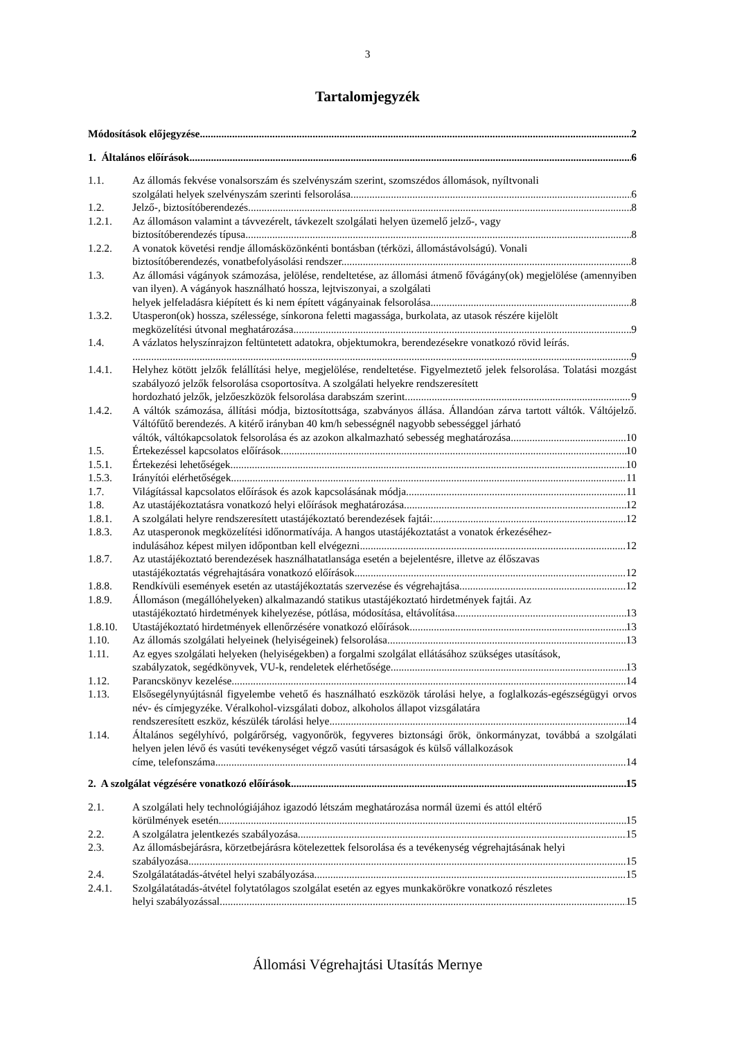3
Tartalomjegyzék
Módosítások előjegyzése 2
1. Általános előírások 6
1.1. Az állomás fekvése vonalsorszám és szelvényszám szerint, szomszédos állomások, nyíltvonali
szolgálati helyek szelvényszám szerinti felsorolása. 6
1.2. Jelző-, biztosítóberendezés. 8
1.2.1. Az állomáson valamint a távvezérelt, távkezelt szolgálati helyen üzemelő jelző-, vagy
biztosítóberendezés típusa. 8
1.2.2. A vonatok követési rendje állomásközönkénti bontásban (térközi, állomástávolságú). Vonali
biztosítóberendezés, vonatbefolyásolási rendszer. 8
1.3. Az állomási vágányok számozása, jelölése, rendeltetése, az állomási átmenő fővágány(ok) megjelölése (amennyiben van ilyen). A vágányok használható hossza, lejtviszonyai, a szolgálati
helyek jelfeladásra kiépített és ki nem épített vágányainak felsorolása. 8
1.3.2. Utasperon(ok) hossza, szélessége, sínkorona feletti magassága, burkolata, az utasok részére kijelölt
megközelítési útvonal meghatározása. 9
1.4. A vázlatos helyszínrajzon feltüntetett adatokra, objektumokra, berendezésekre vonatkozó rövid leírás.
9
1.4.1. Helyhez kötött jelzők felállítási helye, megjelölése, rendeltetése. Figyelmeztető jelek felsorolása. Tolatási mozgást szabályozó jelzők felsorolása csoportosítva. A szolgálati helyekre rendszeresített
hordozható jelzők, jelzőeszközök felsorolása darabszám szerint. 9
1.4.2. A váltók számozása, állítási módja, biztosítottsága, szabványos állása. Állandóan zárva tartott váltók. Váltójelző. Váltófűtő berendezés. A kitérő irányban 40 km/h sebességnél nagyobb sebességgel járható
váltók, váltókapcsolatok felsorolása és az azokon alkalmazható sebesség meghatározása. 10
1.5. Értekezéssel kapcsolatos előírások. 10
1.5.1. Értekezési lehetőségek. 10
1.5.3. Irányítói elérhetőségek. 11
1.7. Világítással kapcsolatos előírások és azok kapcsolásának módja. 11
1.8. Az utastájékoztatásra vonatkozó helyi előírások meghatározása. 12
1.8.1. A szolgálati helyre rendszeresített utastájékoztató berendezések fajtái: 12
1.8.3. Az utasperonok megközelítési időnormatívája. A hangos utastájékoztatást a vonatok érkezéséhez-
indulásához képest milyen időpontban kell elvégezni. 12
1.8.7. Az utastájékoztató berendezések használhatatlansága esetén a bejelentésre, illetve az élőszavas
utastájékoztatás végrehajtására vonatkozó előírások. 12
1.8.8. Rendkívüli események esetén az utastájékoztatás szervezése és végrehajtása. 12
1.8.9. Állomáson (megállóhelyeken) alkalmazandó statikus utastájékoztató hirdetmények fajtái. Az
utastájékoztató hirdetmények kihelyezése, pótlása, módosítása, eltávolítása. 13
1.8.10.
Utastájékoztató hirdetmények ellenőrzésére vonatkozó előírások. 13
1.10. Az állomás szolgálati helyeinek (helyiségeinek) felsorolása. 13
1.11. Az egyes szolgálati helyeken (helyiségekben) a forgalmi szolgálat ellátásához szükséges utasítások,
szabályzatok, segédkönyvek, VU-k, rendeletek elérhetősége. 13
1.12. Parancskönyv kezelése. 14
1.13. Elsősegélynyújtásnál figyelembe vehető és használható eszközök tárolási helye, a foglalkozás-egészségügyi orvos név- és címjegyzéke. Véralkohol-vizsgálati doboz, alkoholos állapot vizsgálatára
rendszeresített eszköz, készülék tárolási helye. 14
1.14. Általános segélyhívó, polgárőrség, vagyonőrök, fegyveres biztonsági őrök, önkormányzat, továbbá a szolgálati helyen jelen lévő és vasúti tevékenységet végző vasúti társaságok és külső vállalkozások
címe, telefonszáma. 14
2. A szolgálat végzésére vonatkozó előírások 15
2.1. A szolgálati hely technológiájához igazodó létszám meghatározása normál üzemi és attól eltérő
körülmények esetén. 15
2.2. A szolgálatra jelentkezés szabályozása. 15
2.3. Az állomásbejárásra, körzetbejárásra kötelezettek felsorolása és a tevékenység végrehajtásának helyi
szabályozása. 15
2.4. Szolgálatátadás-átvétel helyi szabályozása. 15
2.4.1. Szolgálatátadás-átvétel folytatólagos szolgálat esetén az egyes munkakörökre vonatkozó részletes
helyi szabályozással. 15
Állomási Végrehajtási Utasítás Mernye